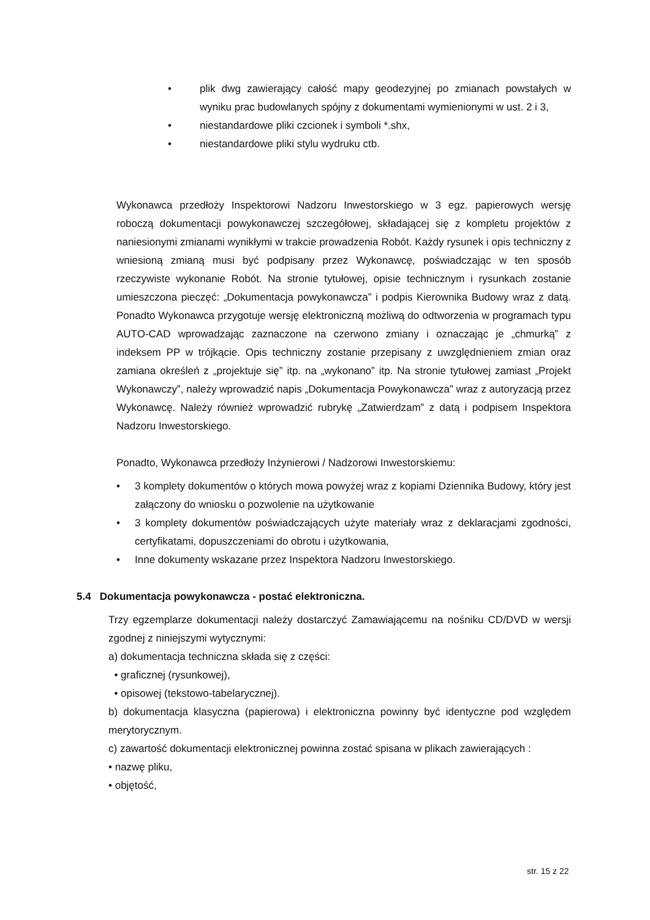• plik dwg zawierający całość mapy geodezyjnej po zmianach powstałych w wyniku prac budowlanych spójny z dokumentami wymienionymi w ust. 2 i 3,
• niestandardowe pliki czcionek i symboli *.shx,
• niestandardowe pliki stylu wydruku ctb.
Wykonawca przedłoży Inspektorowi Nadzoru Inwestorskiego w 3 egz. papierowych wersję roboczą dokumentacji powykonawczej szczegółowej, składającej się z kompletu projektów z naniesionymi zmianami wynikłymi w trakcie prowadzenia Robót. Każdy rysunek i opis techniczny z wniesioną zmianą musi być podpisany przez Wykonawcę, poświadczając w ten sposób rzeczywiste wykonanie Robót. Na stronie tytułowej, opisie technicznym i rysunkach zostanie umieszczona pieczęć: „Dokumentacja powykonawcza” i podpis Kierownika Budowy wraz z datą. Ponadto Wykonawca przygotuje wersję elektroniczną możliwą do odtworzenia w programach typu AUTO-CAD wprowadzając zaznaczone na czerwono zmiany i oznaczając je „chmurką” z indeksem PP w trójkącie. Opis techniczny zostanie przepisany z uwzględnieniem zmian oraz zamiana określeń z „projektuje się” itp. na „wykonano” itp. Na stronie tytułowej zamiast „Projekt Wykonawczy”, należy wprowadzić napis „Dokumentacja Powykonawcza” wraz z autoryzacją przez Wykonawcę. Należy również wprowadzić rubrykę „Zatwierdzam” z datą i podpisem Inspektora Nadzoru Inwestorskiego.
Ponadto, Wykonawca przedłoży Inżynierowi / Nadzorowi Inwestorskiemu:
• 3 komplety dokumentów o których mowa powyżej wraz z kopiami Dziennika Budowy, który jest załączony do wniosku o pozwolenie na użytkowanie
• 3 komplety dokumentów poświadczających użyte materiały wraz z deklaracjami zgodności, certyfikatami, dopuszczeniami do obrotu i użytkowania,
• Inne dokumenty wskazane przez Inspektora Nadzoru Inwestorskiego.
5.4 Dokumentacja powykonawcza - postać elektroniczna.
Trzy egzemplarze dokumentacji należy dostarczyć Zamawiającemu na nośniku CD/DVD w wersji zgodnej z niniejszymi wytycznymi:
a) dokumentacja techniczna składa się z części:
• graficznej (rysunkowej),
• opisowej (tekstowo-tabelarycznej).
b) dokumentacja klasyczna (papierowa) i elektroniczna powinny być identyczne pod względem merytorycznym.
c) zawartość dokumentacji elektronicznej powinna zostać spisana w plikach zawierających :
• nazwę pliku,
• objętość,
str. 15 z 22